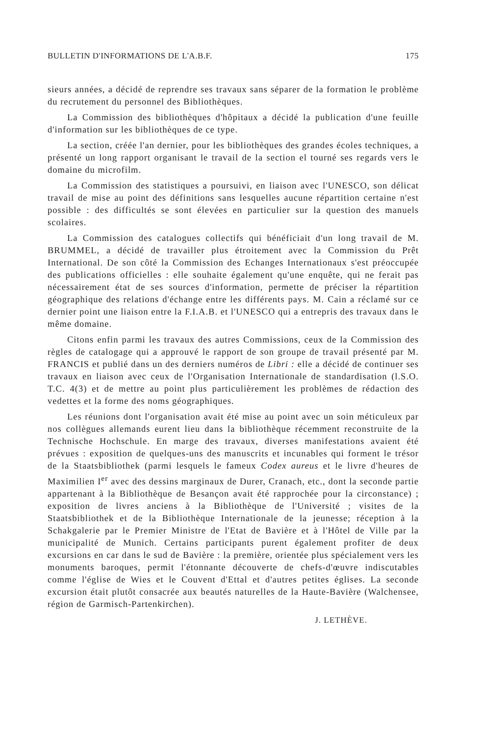BULLETIN D'INFORMATIONS DE L'A.B.F. 175
sieurs années, a décidé de reprendre ses travaux sans séparer de la formation le problème du recrutement du personnel des Bibliothèques.
La Commission des bibliothèques d'hôpitaux a décidé la publication d'une feuille d'information sur les bibliothèques de ce type.
La section, créée l'an dernier, pour les bibliothèques des grandes écoles techniques, a présenté un long rapport organisant le travail de la section el tourné ses regards vers le domaine du microfilm.
La Commission des statistiques a poursuivi, en liaison avec l'UNESCO, son délicat travail de mise au point des définitions sans lesquelles aucune répartition certaine n'est possible : des difficultés se sont élevées en particulier sur la question des manuels scolaires.
La Commission des catalogues collectifs qui bénéficiait d'un long travail de M. BRUMMEL, a décidé de travailler plus étroitement avec la Commission du Prêt International. De son côté la Commission des Echanges Internationaux s'est préoccupée des publications officielles : elle souhaite également qu'une enquête, qui ne ferait pas nécessairement état de ses sources d'information, permette de préciser la répartition géographique des relations d'échange entre les différents pays. M. Cain a réclamé sur ce dernier point une liaison entre la F.I.A.B. et l'UNESCO qui a entrepris des travaux dans le même domaine.
Citons enfin parmi les travaux des autres Commissions, ceux de la Commission des règles de catalogage qui a approuvé le rapport de son groupe de travail présenté par M. FRANCIS et publié dans un des derniers numéros de Libri : elle a décidé de continuer ses travaux en liaison avec ceux de l'Organisation Internationale de standardisation (l.S.O. T.C. 4(3) et de mettre au point plus particulièrement les problèmes de rédaction des vedettes et la forme des noms géographiques.
Les réunions dont l'organisation avait été mise au point avec un soin méticuleux par nos collègues allemands eurent lieu dans la bibliothèque récemment reconstruite de la Technische Hochschule. En marge des travaux, diverses manifestations avaient été prévues : exposition de quelques-uns des manuscrits et incunables qui forment le trésor de la Staatsbibliothek (parmi lesquels le fameux Codex aureus et le livre d'heures de Maximilien I<sup>er</sup> avec des dessins marginaux de Durer, Cranach, etc., dont la seconde partie appartenant à la Bibliothèque de Besançon avait été rapprochée pour la circonstance) ; exposition de livres anciens à la Bibliothèque de l'Université ; visites de la Staatsbibliothek et de la Bibliothèque Internationale de la jeunesse; réception à la Schakgalerie par le Premier Ministre de l'Etat de Bavière et à l'Hôtel de Ville par la municipalité de Munich. Certains participants purent également profiter de deux excursions en car dans le sud de Bavière : la première, orientée plus spécialement vers les monuments baroques, permit l'étonnante découverte de chefs-d'œuvre indiscutables comme l'église de Wies et le Couvent d'Ettal et d'autres petites églises. La seconde excursion était plutôt consacrée aux beautés naturelles de la Haute-Bavière (Walchensee, région de Garmisch-Partenkirchen).
J. LETHÈVE.